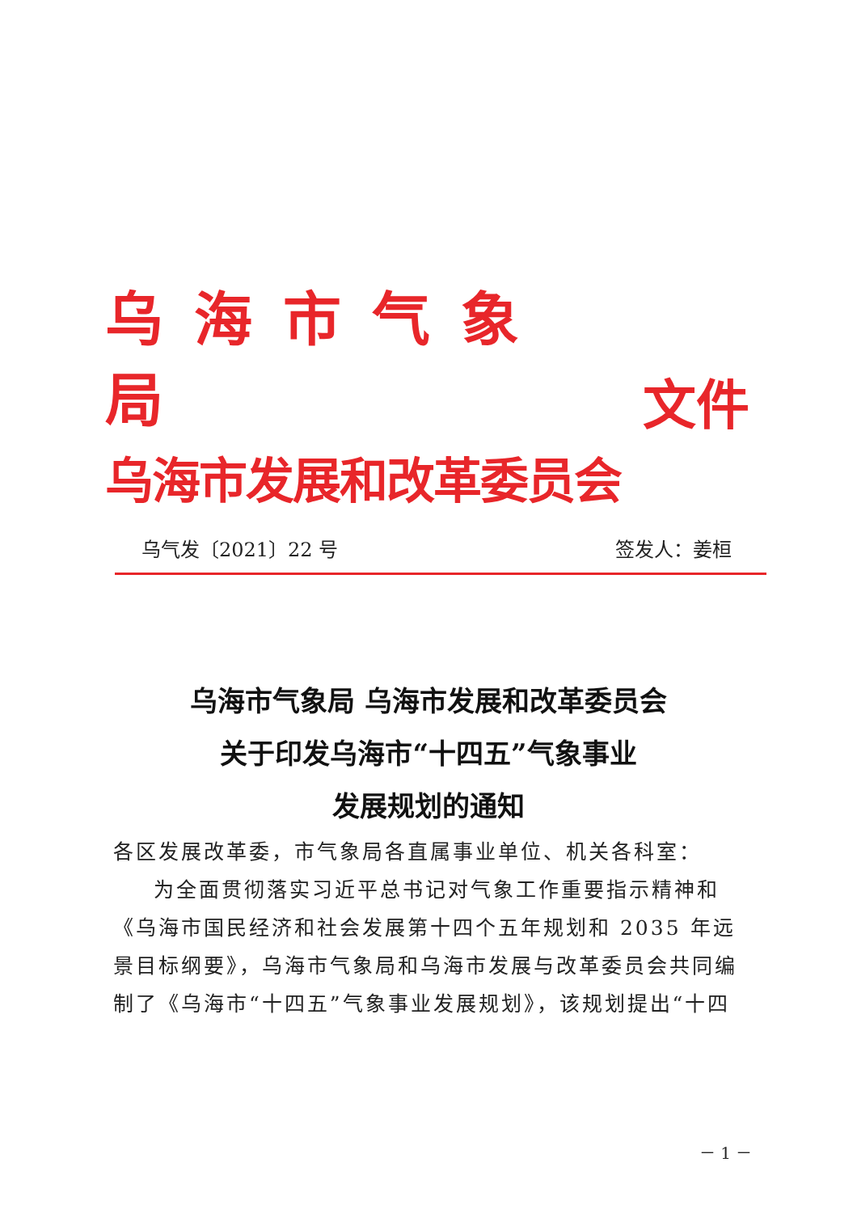乌海市气象局
乌海市发展和改革委员会
文件
乌气发〔2021〕22 号 签发人：姜桓
乌海市气象局 乌海市发展和改革委员会
关于印发乌海市“十四五”气象事业
发展规划的通知
各区发展改革委，市气象局各直属事业单位、机关各科室：
为全面贯彻落实习近平总书记对气象工作重要指示精神和《乌海市国民经济和社会发展第十四个五年规划和 2035 年远景目标纲要》，乌海市气象局和乌海市发展与改革委员会共同编制了《乌海市“十四五”气象事业发展规划》，该规划提出“十四
－ 1 －